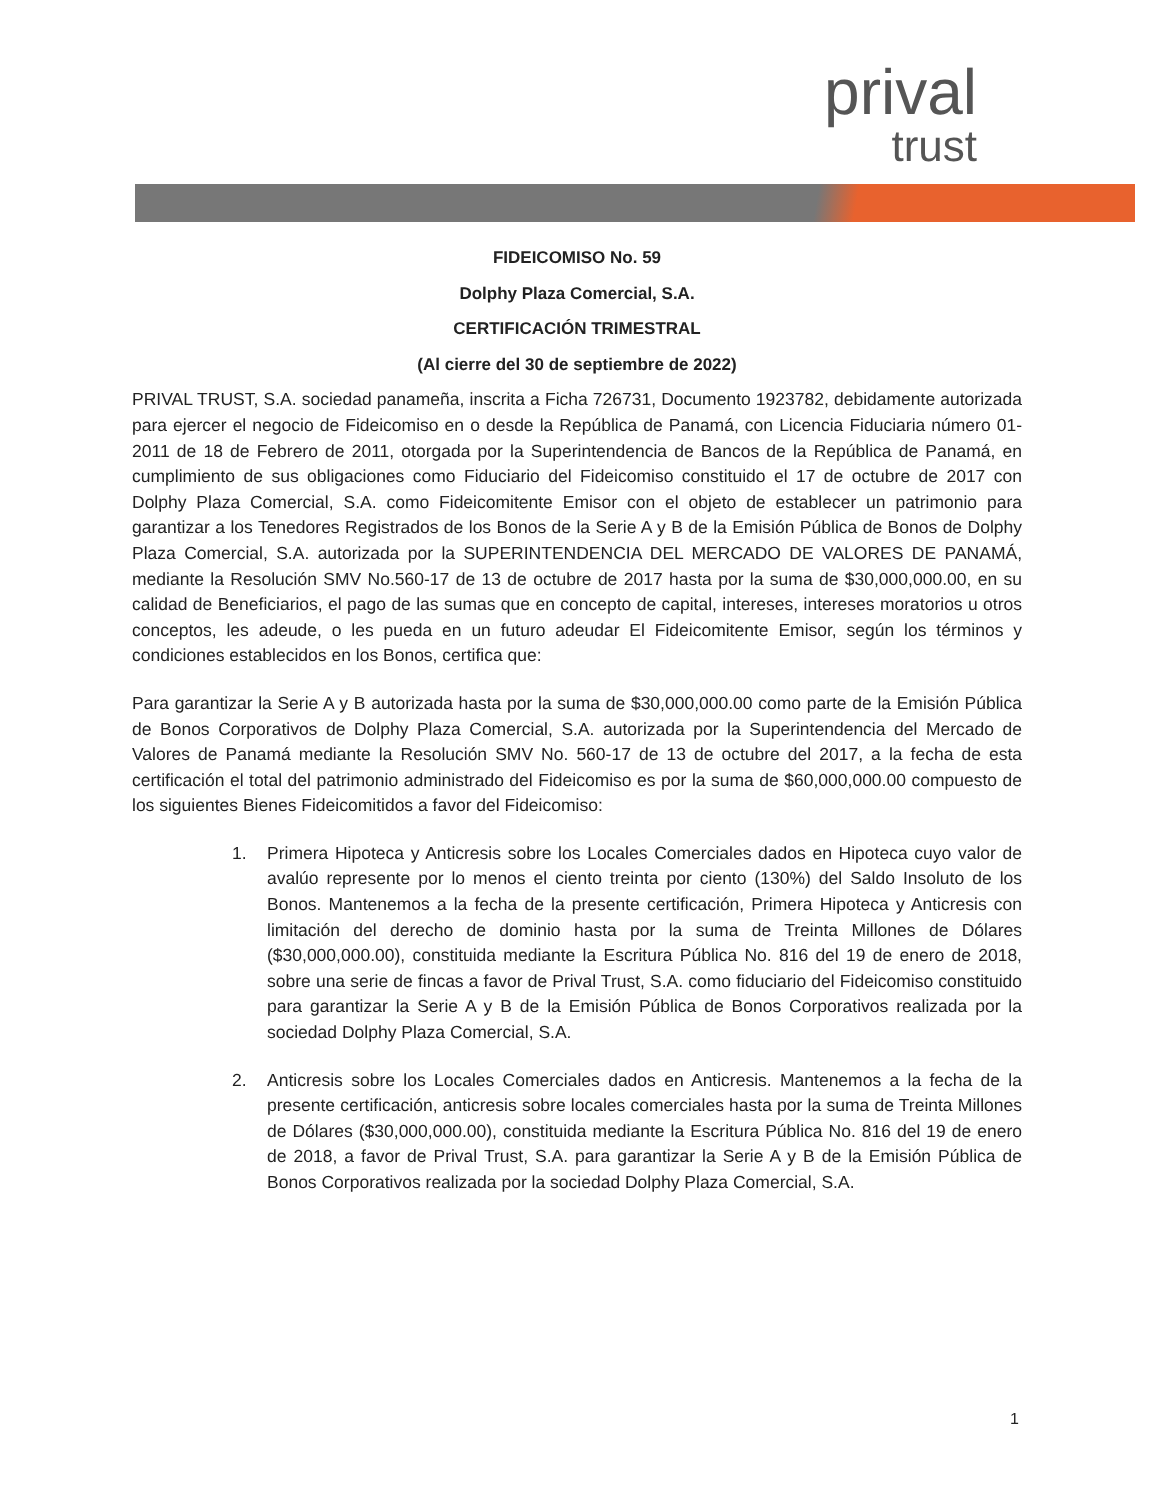prival
trust
FIDEICOMISO No. 59
Dolphy Plaza Comercial, S.A.
CERTIFICACIÓN TRIMESTRAL
(Al cierre del 30 de septiembre de 2022)
PRIVAL TRUST, S.A. sociedad panameña, inscrita a Ficha 726731, Documento 1923782, debidamente autorizada para ejercer el negocio de Fideicomiso en o desde la República de Panamá, con Licencia Fiduciaria número 01-2011 de 18 de Febrero de 2011, otorgada por la Superintendencia de Bancos de la República de Panamá, en cumplimiento de sus obligaciones como Fiduciario del Fideicomiso constituido el 17 de octubre de 2017 con Dolphy Plaza Comercial, S.A. como Fideicomitente Emisor con el objeto de establecer un patrimonio para garantizar a los Tenedores Registrados de los Bonos de la Serie A y B de la Emisión Pública de Bonos de Dolphy Plaza Comercial, S.A. autorizada por la SUPERINTENDENCIA DEL MERCADO DE VALORES DE PANAMÁ, mediante la Resolución SMV No.560-17 de 13 de octubre de 2017 hasta por la suma de $30,000,000.00, en su calidad de Beneficiarios, el pago de las sumas que en concepto de capital, intereses, intereses moratorios u otros conceptos, les adeude, o les pueda en un futuro adeudar El Fideicomitente Emisor, según los términos y condiciones establecidos en los Bonos, certifica que:
Para garantizar la Serie A y B autorizada hasta por la suma de $30,000,000.00 como parte de la Emisión Pública de Bonos Corporativos de Dolphy Plaza Comercial, S.A. autorizada por la Superintendencia del Mercado de Valores de Panamá mediante la Resolución SMV No. 560-17 de 13 de octubre del 2017, a la fecha de esta certificación el total del patrimonio administrado del Fideicomiso es por la suma de $60,000,000.00 compuesto de los siguientes Bienes Fideicomitidos a favor del Fideicomiso:
1. Primera Hipoteca y Anticresis sobre los Locales Comerciales dados en Hipoteca cuyo valor de avalúo represente por lo menos el ciento treinta por ciento (130%) del Saldo Insoluto de los Bonos. Mantenemos a la fecha de la presente certificación, Primera Hipoteca y Anticresis con limitación del derecho de dominio hasta por la suma de Treinta Millones de Dólares ($30,000,000.00), constituida mediante la Escritura Pública No. 816 del 19 de enero de 2018, sobre una serie de fincas a favor de Prival Trust, S.A. como fiduciario del Fideicomiso constituido para garantizar la Serie A y B de la Emisión Pública de Bonos Corporativos realizada por la sociedad Dolphy Plaza Comercial, S.A.
2. Anticresis sobre los Locales Comerciales dados en Anticresis. Mantenemos a la fecha de la presente certificación, anticresis sobre locales comerciales hasta por la suma de Treinta Millones de Dólares ($30,000,000.00), constituida mediante la Escritura Pública No. 816 del 19 de enero de 2018, a favor de Prival Trust, S.A. para garantizar la Serie A y B de la Emisión Pública de Bonos Corporativos realizada por la sociedad Dolphy Plaza Comercial, S.A.
1